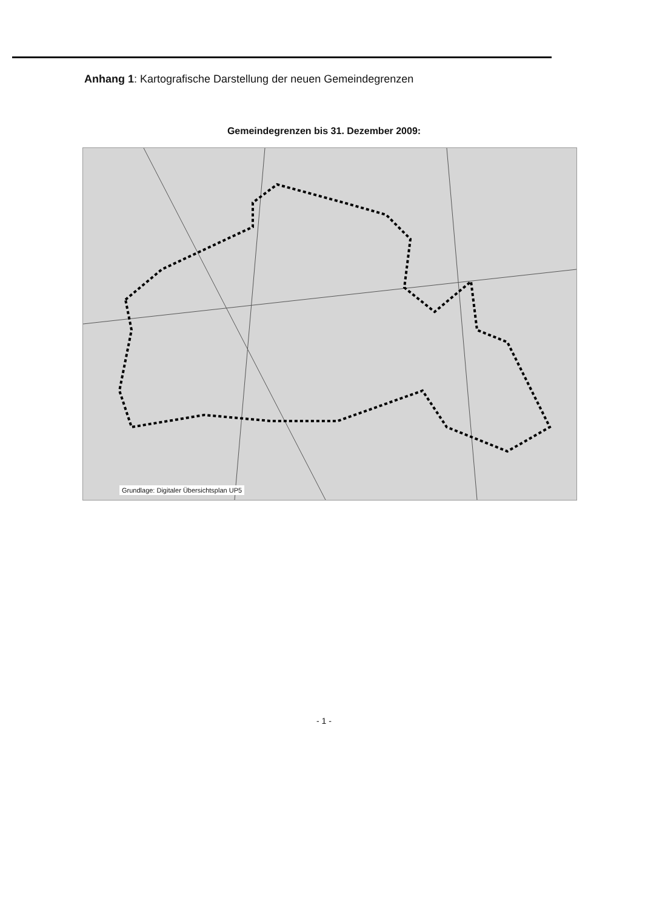Anhang 1: Kartografische Darstellung der neuen Gemeindegrenzen
Gemeindegrenzen bis 31. Dezember 2009:
Grundlage: Digitaler Übersichtsplan UP5
- 1 -